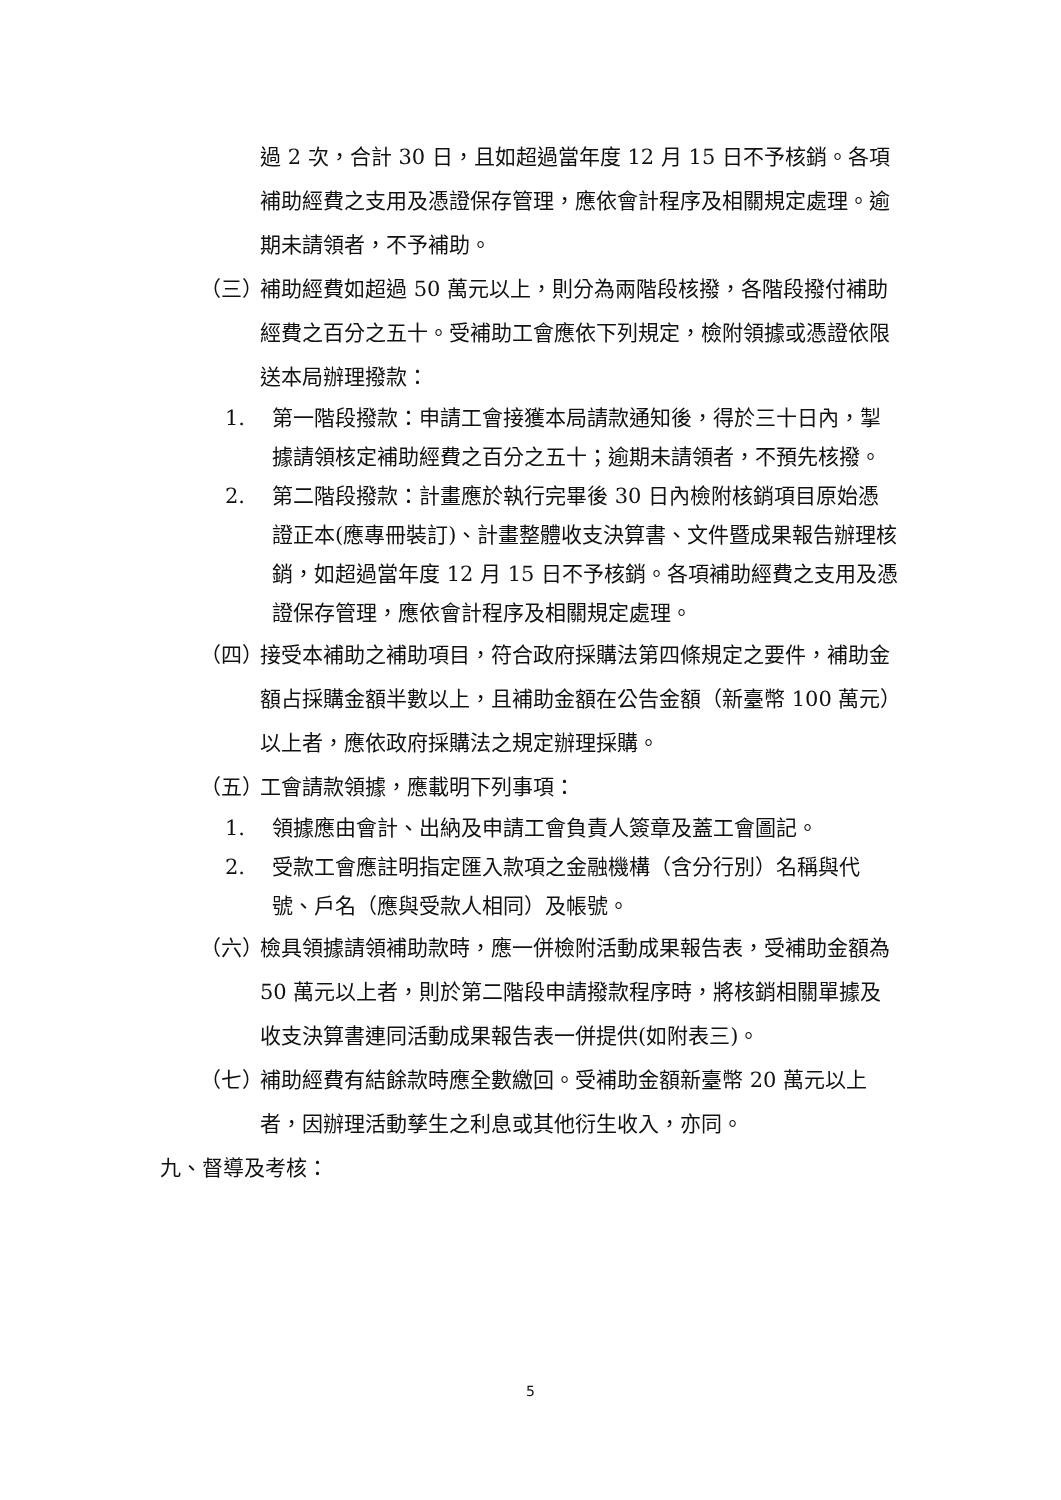過 2 次，合計 30 日，且如超過當年度 12 月 15 日不予核銷。各項補助經費之支用及憑證保存管理，應依會計程序及相關規定處理。逾期未請領者，不予補助。
（三） 補助經費如超過 50 萬元以上，則分為兩階段核撥，各階段撥付補助經費之百分之五十。受補助工會應依下列規定，檢附領據或憑證依限送本局辦理撥款：
1. 第一階段撥款：申請工會接獲本局請款通知後，得於三十日內，掣據請領核定補助經費之百分之五十；逾期未請領者，不預先核撥。
2. 第二階段撥款：計畫應於執行完畢後 30 日內檢附核銷項目原始憑證正本(應專冊裝訂)、計畫整體收支決算書、文件暨成果報告辦理核銷，如超過當年度 12 月 15 日不予核銷。各項補助經費之支用及憑證保存管理，應依會計程序及相關規定處理。
（四） 接受本補助之補助項目，符合政府採購法第四條規定之要件，補助金額占採購金額半數以上，且補助金額在公告金額（新臺幣 100 萬元）以上者，應依政府採購法之規定辦理採購。
（五） 工會請款領據，應載明下列事項：
1. 領據應由會計、出納及申請工會負責人簽章及蓋工會圖記。
2. 受款工會應註明指定匯入款項之金融機構（含分行別）名稱與代號、戶名（應與受款人相同）及帳號。
（六） 檢具領據請領補助款時，應一併檢附活動成果報告表，受補助金額為 50 萬元以上者，則於第二階段申請撥款程序時，將核銷相關單據及收支決算書連同活動成果報告表一併提供(如附表三)。
（七） 補助經費有結餘款時應全數繳回。受補助金額新臺幣 20 萬元以上者，因辦理活動孳生之利息或其他衍生收入，亦同。
九、督導及考核：
5